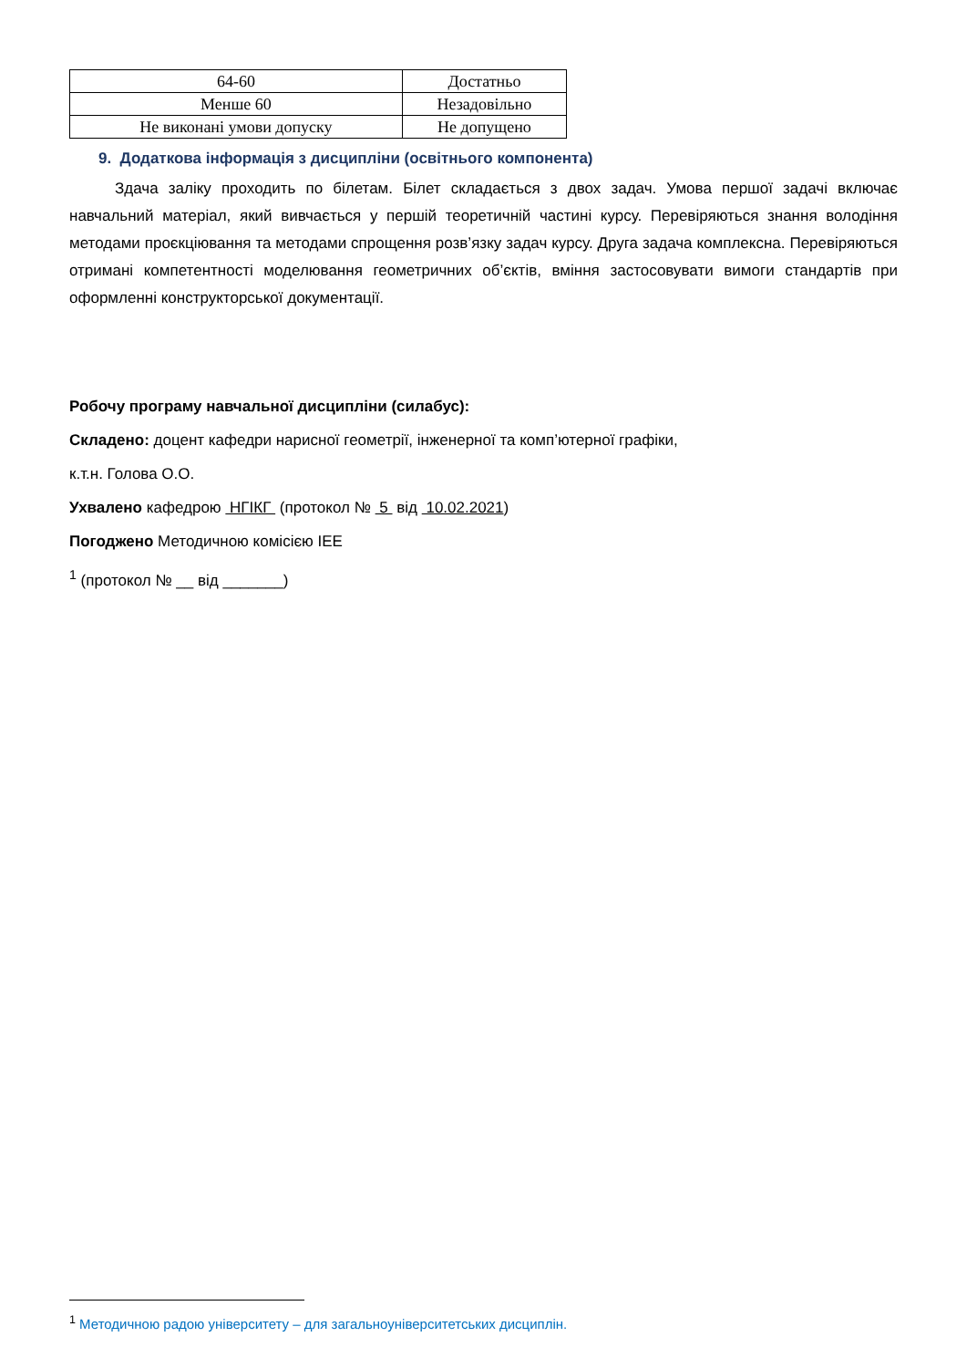| 64-60 | Достатньо |
| Менше 60 | Незадовільно |
| Не виконані умови допуску | Не допущено |
9. Додаткова інформація з дисципліни (освітнього компонента)
Здача заліку проходить по білетам. Білет складається з двох задач. Умова першої задачі включає навчальний матеріал, який вивчається у першій теоретичній частині курсу. Перевіряються знання володіння методами проєкціювання та методами спрощення розв’язку задач курсу. Друга задача комплексна. Перевіряються отримані компетентності моделювання геометричних об’єктів, вміння застосовувати вимоги стандартів при оформленні конструкторської документації.
Робочу програму навчальної дисципліни (силабус):
Складено: доцент кафедри нарисної геометрії, інженерної та комп’ютерної графіки,
к.т.н. Голова О.О.
Ухвалено кафедрою НГІКГ (протокол № 5 від 10.02.2021)
Погоджено Методичною комісією ІЕЕ
<sup>1</sup> (протокол № __ від _______)
<sup>1</sup> Методичною радою університету – для загальноуніверситетських дисциплін.